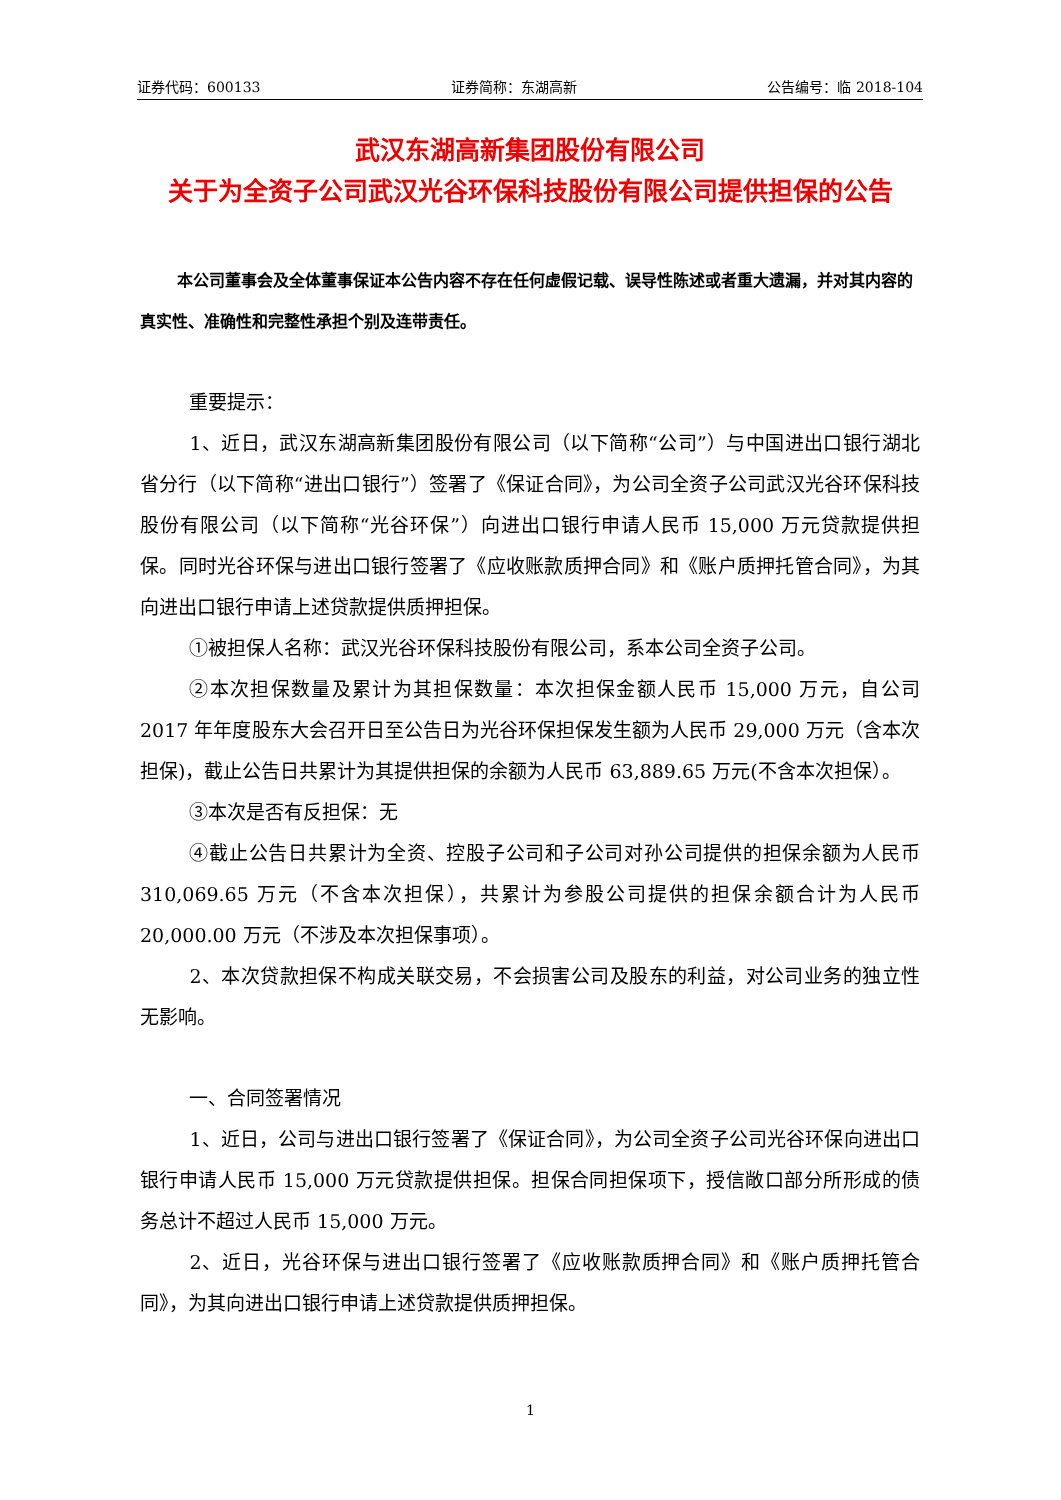证券代码：600133 证券简称：东湖高新 公告编号：临 2018-104
武汉东湖高新集团股份有限公司
关于为全资子公司武汉光谷环保科技股份有限公司提供担保的公告
本公司董事会及全体董事保证本公告内容不存在任何虚假记载、误导性陈述或者重大遗漏，并对其内容的真实性、准确性和完整性承担个别及连带责任。
重要提示：
1、近日，武汉东湖高新集团股份有限公司（以下简称“公司”）与中国进出口银行湖北省分行（以下简称“进出口银行”）签署了《保证合同》，为公司全资子公司武汉光谷环保科技股份有限公司（以下简称“光谷环保”）向进出口银行申请人民币 15,000 万元贷款提供担保。同时光谷环保与进出口银行签署了《应收账款质押合同》和《账户质押托管合同》，为其向进出口银行申请上述贷款提供质押担保。
①被担保人名称：武汉光谷环保科技股份有限公司，系本公司全资子公司。
②本次担保数量及累计为其担保数量：本次担保金额人民币 15,000 万元，自公司 2017 年年度股东大会召开日至公告日为光谷环保担保发生额为人民币 29,000 万元（含本次担保)，截止公告日共累计为其提供担保的余额为人民币 63,889.65 万元(不含本次担保）。
③本次是否有反担保：无
④截止公告日共累计为全资、控股子公司和子公司对孙公司提供的担保余额为人民币 310,069.65 万元（不含本次担保），共累计为参股公司提供的担保余额合计为人民币 20,000.00 万元（不涉及本次担保事项）。
2、本次贷款担保不构成关联交易，不会损害公司及股东的利益，对公司业务的独立性无影响。
一、合同签署情况
1、近日，公司与进出口银行签署了《保证合同》，为公司全资子公司光谷环保向进出口银行申请人民币 15,000 万元贷款提供担保。担保合同担保项下，授信敞口部分所形成的债务总计不超过人民币 15,000 万元。
2、近日，光谷环保与进出口银行签署了《应收账款质押合同》和《账户质押托管合同》，为其向进出口银行申请上述贷款提供质押担保。
1